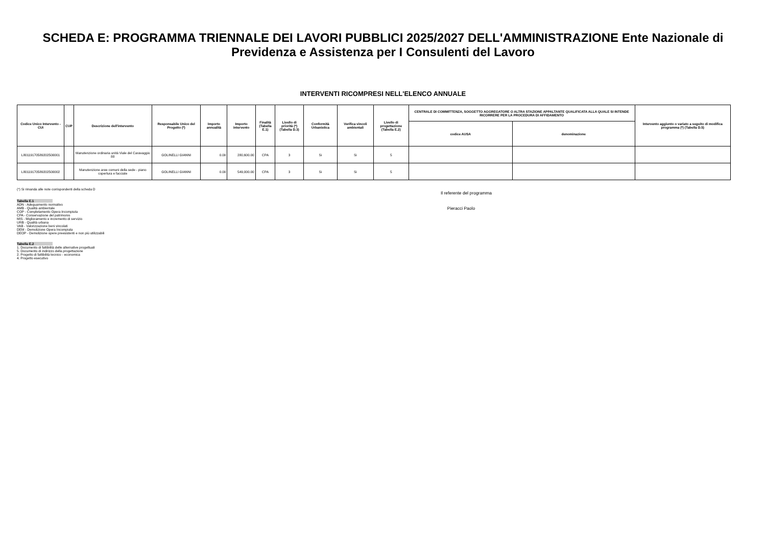SCHEDA E: PROGRAMMA TRIENNALE DEI LAVORI PUBBLICI 2025/2027 DELL'AMMINISTRAZIONE Ente Nazionale di Previdenza e Assistenza per I Consulenti del Lavoro
INTERVENTI RICOMPRESI NELL'ELENCO ANNUALE
| Codice Unico Intervento - CUI | CUP | Descrizione dell'intervento | Responsabile Unico del Progetto (*) | Importo annualità | Importo intervento | Finalità (Tabella E.1) | Livello di priorità (*) (Tabella D.3) | Conformità Urbanistica | Verifica vincoli ambientali | Livello di progettazione (Tabella E.2) | CENTRALE DI COMMITTENZA, SOGGETTO AGGREGATORE O ALTRA STAZIONE APPALTANTE QUALIFICATA ALLA QUALE SI INTENDE RICORRERE PER LA PROCEDURA DI AFFIDAMENTO | | Intervento aggiunto o variato a seguito di modifica programma (*) (Tabella D.5) |
| --- | --- | --- | --- | --- | --- | --- | --- | --- | --- | --- | --- | --- | --- |
| | | | | | | | | | | | codice AUSA | denominazione | |
| L80119170589202500001 | | Manutenzione ordinaria unità Viale del Caravaggio 88 | GOLINELLI GIANNI | 0.00 | 280,600.00 | CPA | 3 | Si | Si | 5 | | | |
| L80119170589202500002 | | Manutenzione aree comuni della sede - piano copertura e facciate | GOLINELLI GIANNI | 0.00 | 549,000.00 | CPA | 3 | Si | Si | 5 | | | |
(*) Si rimanda alle note corrispondenti della scheda D
Tabella E.1
ADN - Adeguamento normativo
AMB - Qualità ambientale
COP - Completamento Opera Incompiuta
CPA - Conservazione del patrimonio
MIS - Miglioramento e incremento di servizio
URB - Qualità urbana
VAB - Valorizzazione beni vincolati
DEM - Demolizione Opera Incompiuta
DEOP - Demolizione opere preesistenti e non più utilizzabili
Tabella E.2
1. Documento di fattibilità delle alternative progettuali
5. Documento di indirizzo della progettazione
2. Progetto di fattibilità tecnico - economica
4. Progetto esecutivo
Il referente del programma
Pieracci Paolo